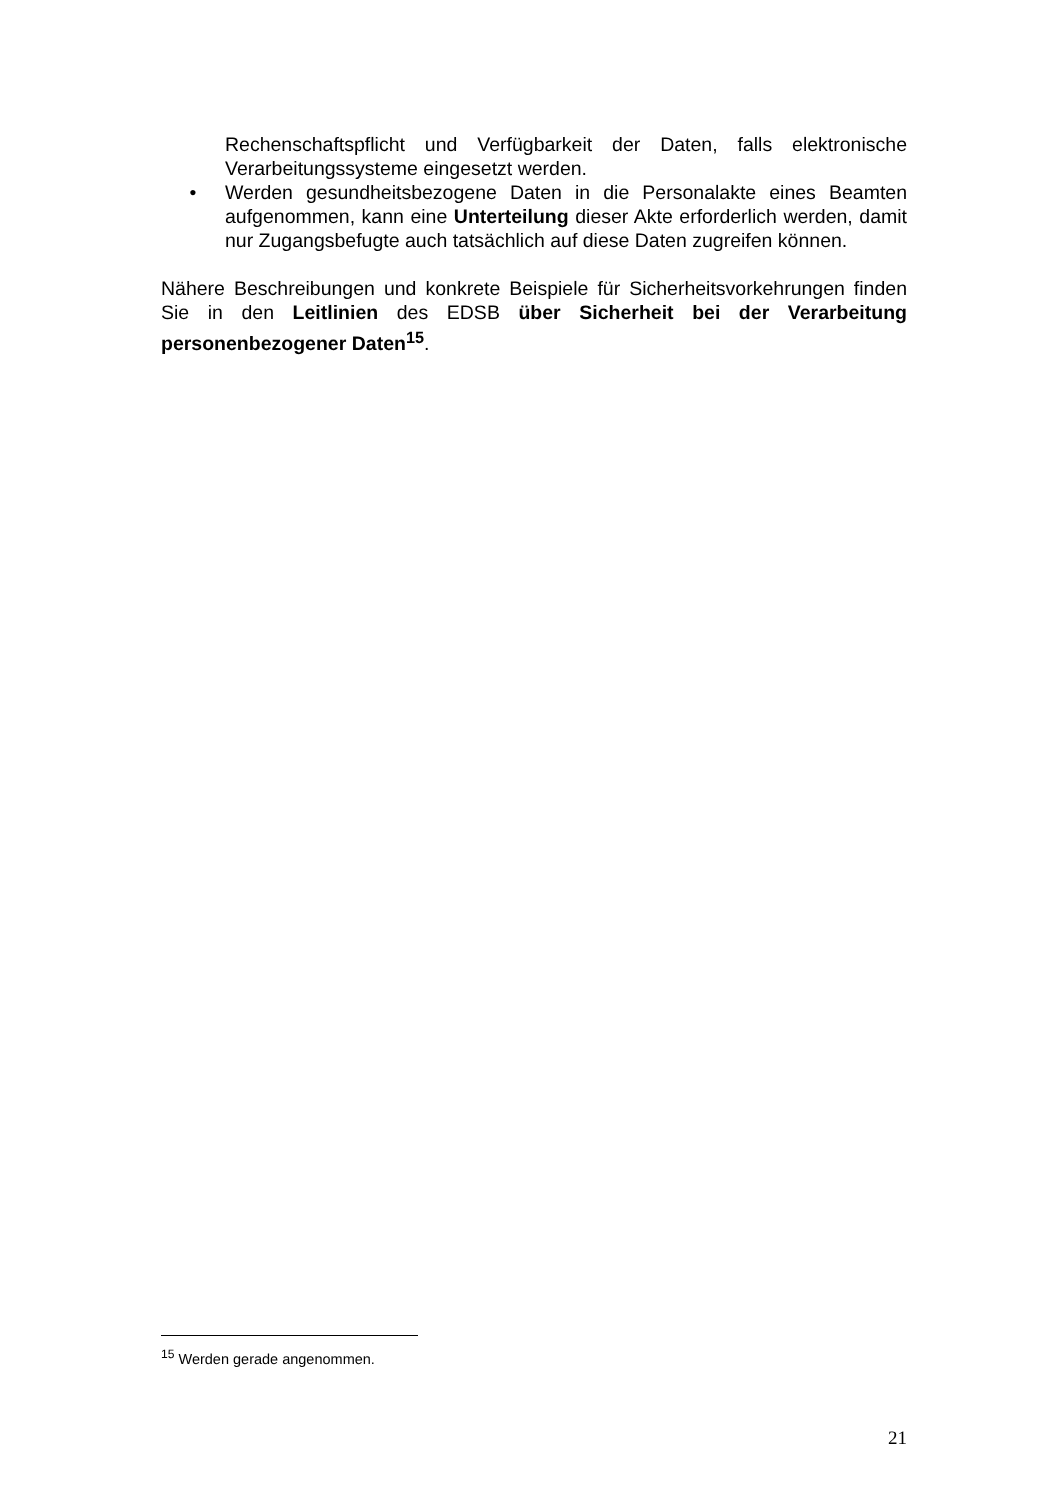Rechenschaftspflicht und Verfügbarkeit der Daten, falls elektronische Verarbeitungssysteme eingesetzt werden.
• Werden gesundheitsbezogene Daten in die Personalakte eines Beamten aufgenommen, kann eine Unterteilung dieser Akte erforderlich werden, damit nur Zugangsbefugte auch tatsächlich auf diese Daten zugreifen können.
Nähere Beschreibungen und konkrete Beispiele für Sicherheitsvorkehrungen finden Sie in den Leitlinien des EDSB über Sicherheit bei der Verarbeitung personenbezogener Daten<sup>15</sup>.
<sup>15</sup> Werden gerade angenommen.
21